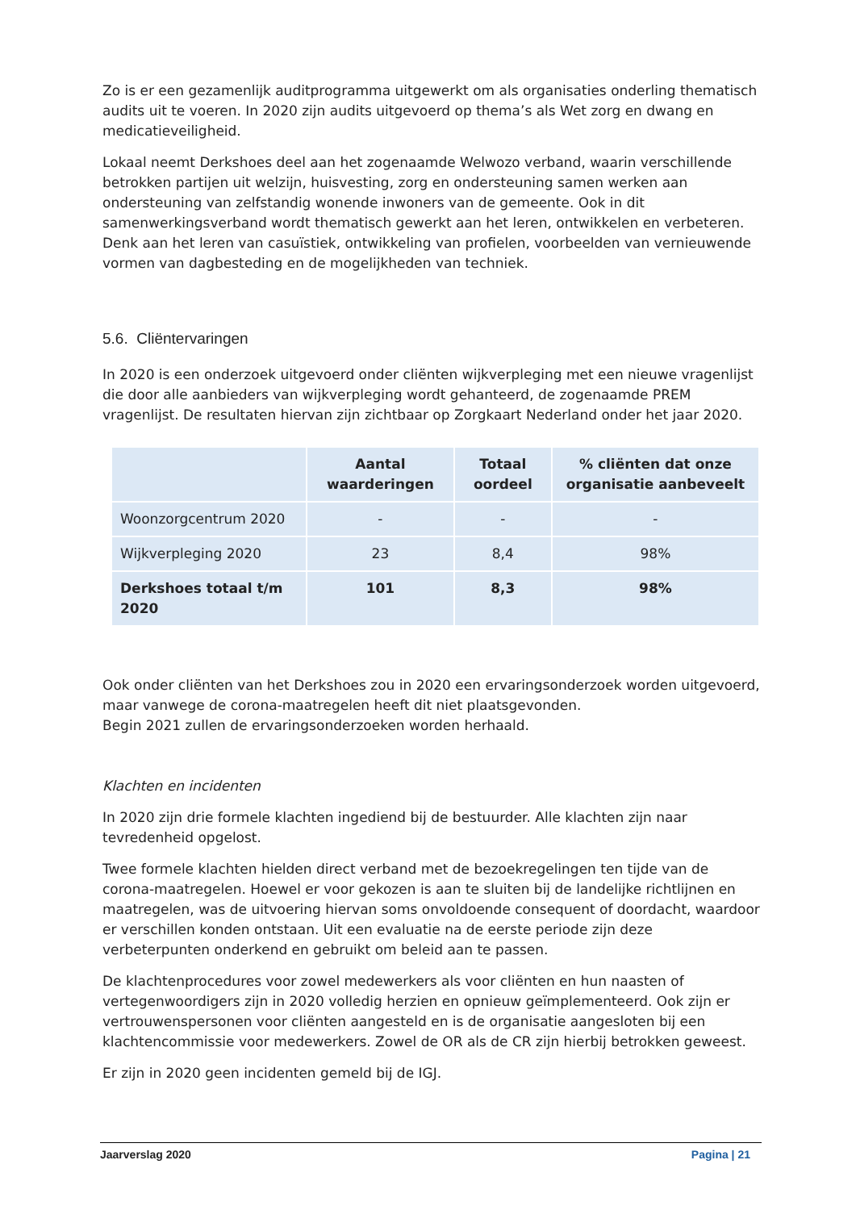Zo is er een gezamenlijk auditprogramma uitgewerkt om als organisaties onderling thematisch audits uit te voeren. In 2020 zijn audits uitgevoerd op thema’s als Wet zorg en dwang en medicatieveiligheid.
Lokaal neemt Derkshoes deel aan het zogenaamde Welwozo verband, waarin verschillende betrokken partijen uit welzijn, huisvesting, zorg en ondersteuning samen werken aan ondersteuning van zelfstandig wonende inwoners van de gemeente. Ook in dit samenwerkingsverband wordt thematisch gewerkt aan het leren, ontwikkelen en verbeteren. Denk aan het leren van casuïstiek, ontwikkeling van profielen, voorbeelden van vernieuwende vormen van dagbesteding en de mogelijkheden van techniek.
5.6. Cliëntervaringen
In 2020 is een onderzoek uitgevoerd onder cliënten wijkverpleging met een nieuwe vragenlijst die door alle aanbieders van wijkverpleging wordt gehanteerd, de zogenaamde PREM vragenlijst. De resultaten hiervan zijn zichtbaar op Zorgkaart Nederland onder het jaar 2020.
| | Aantal waarderingen | Totaal oordeel | % cliënten dat onze organisatie aanbeveelt |
| --- | --- | --- | --- |
| Woonzorgcentrum 2020 | - | - | - |
| Wijkverpleging 2020 | 23 | 8,4 | 98% |
| Derkshoes totaal t/m 2020 | 101 | 8,3 | 98% |
Ook onder cliënten van het Derkshoes zou in 2020 een ervaringsonderzoek worden uitgevoerd, maar vanwege de corona-maatregelen heeft dit niet plaatsgevonden.
Begin 2021 zullen de ervaringsonderzoeken worden herhaald.
Klachten en incidenten
In 2020 zijn drie formele klachten ingediend bij de bestuurder. Alle klachten zijn naar tevredenheid opgelost.
Twee formele klachten hielden direct verband met de bezoekregelingen ten tijde van de corona-maatregelen. Hoewel er voor gekozen is aan te sluiten bij de landelijke richtlijnen en maatregelen, was de uitvoering hiervan soms onvoldoende consequent of doordacht, waardoor er verschillen konden ontstaan. Uit een evaluatie na de eerste periode zijn deze verbeterpunten onderkend en gebruikt om beleid aan te passen.
De klachtenprocedures voor zowel medewerkers als voor cliënten en hun naasten of vertegenwoordigers zijn in 2020 volledig herzien en opnieuw geïmplementeerd. Ook zijn er vertrouwenspersonen voor cliënten aangesteld en is de organisatie aangesloten bij een klachtencommissie voor medewerkers. Zowel de OR als de CR zijn hierbij betrokken geweest.
Er zijn in 2020 geen incidenten gemeld bij de IGJ.
Jaarverslag 2020 Pagina | 21